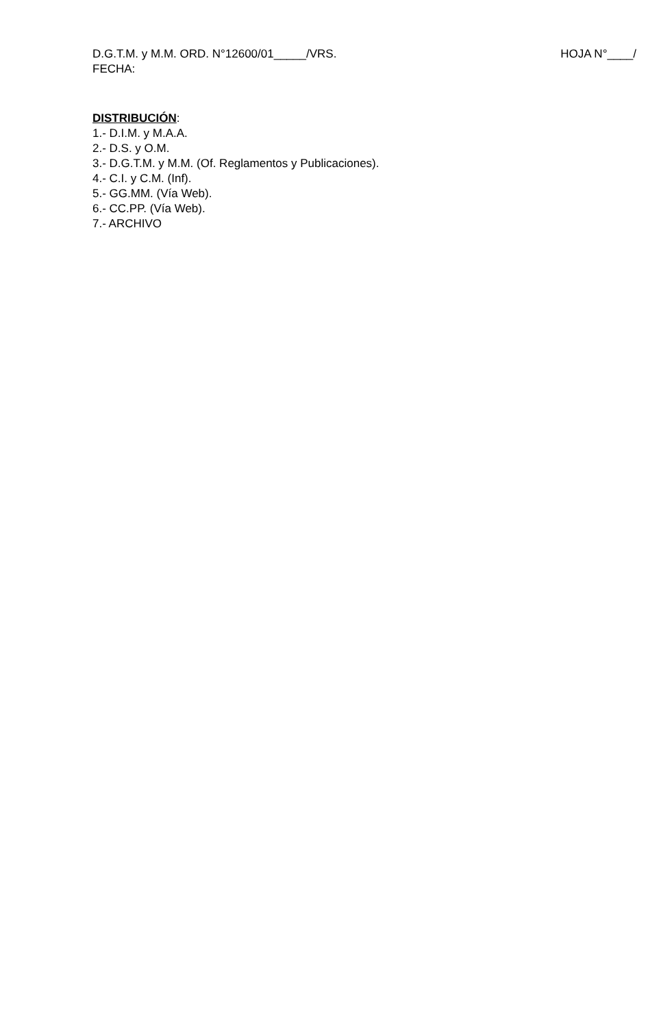D.G.T.M. y M.M. ORD. N°12600/01_____/VRS. HOJA N°____/
FECHA:
DISTRIBUCIÓN:
1.- D.I.M. y M.A.A.
2.- D.S. y O.M.
3.- D.G.T.M. y M.M. (Of. Reglamentos y Publicaciones).
4.- C.I. y C.M. (Inf).
5.- GG.MM. (Vía Web).
6.- CC.PP. (Vía Web).
7.- ARCHIVO